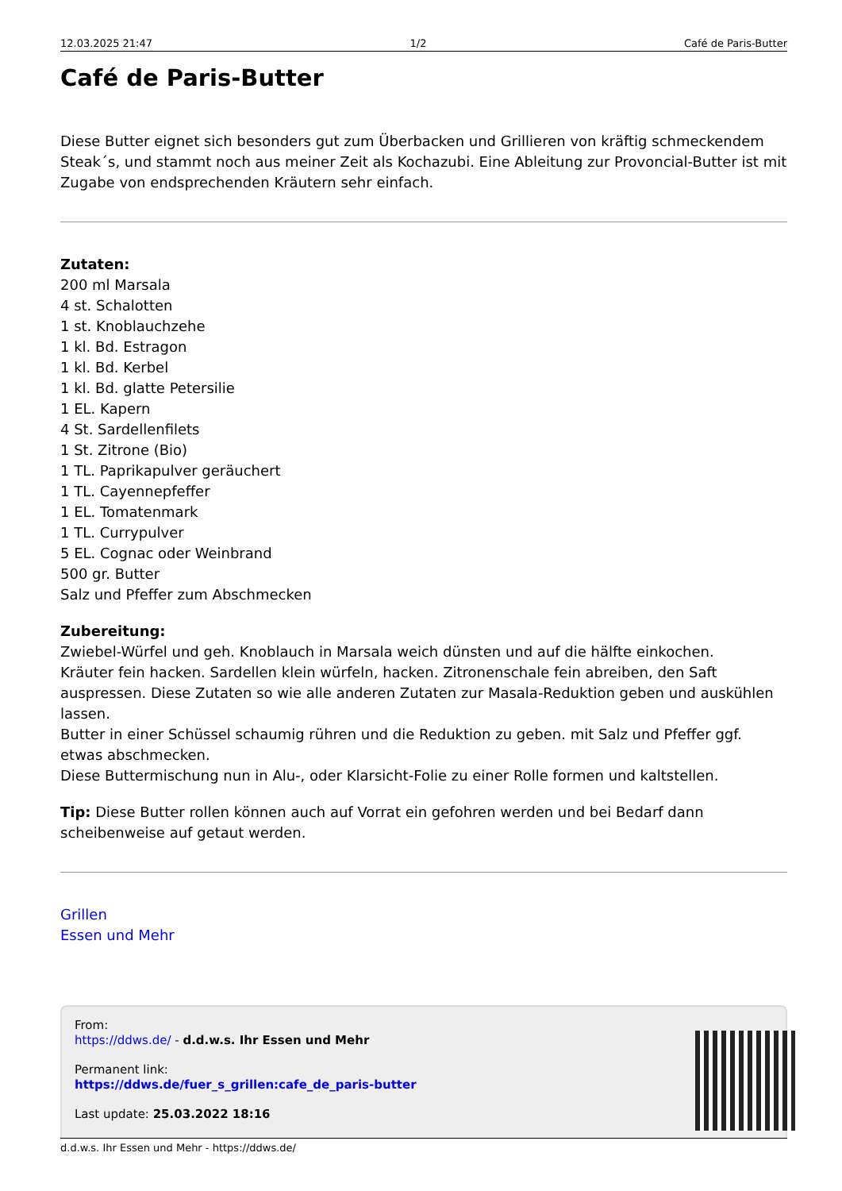12.03.2025 21:47 1/2 Café de Paris-Butter
Café de Paris-Butter
Diese Butter eignet sich besonders gut zum Überbacken und Grillieren von kräftig schmeckendem Steak´s, und stammt noch aus meiner Zeit als Kochazubi. Eine Ableitung zur Provoncial-Butter ist mit Zugabe von endsprechenden Kräutern sehr einfach.
Zutaten:
200 ml Marsala
4 st. Schalotten
1 st. Knoblauchzehe
1 kl. Bd. Estragon
1 kl. Bd. Kerbel
1 kl. Bd. glatte Petersilie
1 EL. Kapern
4 St. Sardellenfilets
1 St. Zitrone (Bio)
1 TL. Paprikapulver geräuchert
1 TL. Cayennepfeffer
1 EL. Tomatenmark
1 TL. Currypulver
5 EL. Cognac oder Weinbrand
500 gr. Butter
Salz und Pfeffer zum Abschmecken
Zubereitung:
Zwiebel-Würfel und geh. Knoblauch in Marsala weich dünsten und auf die hälfte einkochen.
Kräuter fein hacken. Sardellen klein würfeln, hacken. Zitronenschale fein abreiben, den Saft auspressen. Diese Zutaten so wie alle anderen Zutaten zur Masala-Reduktion geben und auskühlen lassen.
Butter in einer Schüssel schaumig rühren und die Reduktion zu geben. mit Salz und Pfeffer ggf. etwas abschmecken.
Diese Buttermischung nun in Alu-, oder Klarsicht-Folie zu einer Rolle formen und kaltstellen.
Tip: Diese Butter rollen können auch auf Vorrat ein gefohren werden und bei Bedarf dann scheibenweise auf getaut werden.
Grillen
Essen und Mehr
From:
https://ddws.de/ - d.d.w.s. Ihr Essen und Mehr
Permanent link:
https://ddws.de/fuer_s_grillen:cafe_de_paris-butter
Last update: 25.03.2022 18:16
d.d.w.s. Ihr Essen und Mehr - https://ddws.de/